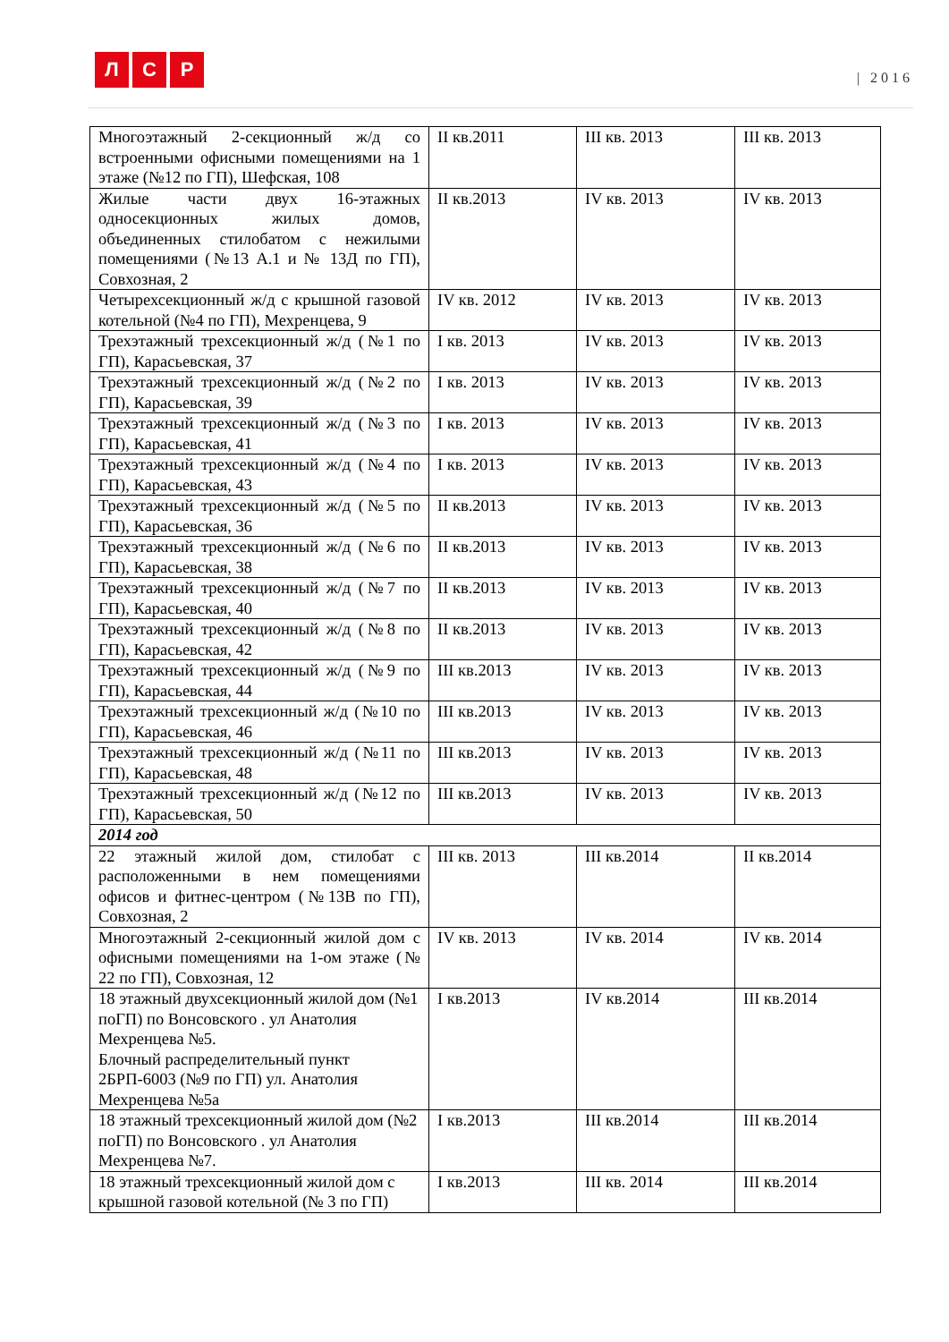Л С Р
| 2016
| Многоэтажный 2-секционный ж/д со встроенными офисными помещениями на 1 этаже (№12 по ГП), Шефская, 108 | II кв.2011 | III кв. 2013 | III кв. 2013 |
| Жилые части двух 16-этажных односекционных жилых домов, объединенных стилобатом с нежилыми помещениями (№13 А.1 и № 13Д по ГП), Совхозная, 2 | II кв.2013 | IV кв. 2013 | IV кв. 2013 |
| Четырехсекционный ж/д с крышной газовой котельной (№4 по ГП), Мехренцева, 9 | IV кв. 2012 | IV кв. 2013 | IV кв. 2013 |
| Трехэтажный трехсекционный ж/д (№1 по ГП), Карасьевская, 37 | I кв. 2013 | IV кв. 2013 | IV кв. 2013 |
| Трехэтажный трехсекционный ж/д (№2 по ГП), Карасьевская, 39 | I кв. 2013 | IV кв. 2013 | IV кв. 2013 |
| Трехэтажный трехсекционный ж/д (№3 по ГП), Карасьевская, 41 | I кв. 2013 | IV кв. 2013 | IV кв. 2013 |
| Трехэтажный трехсекционный ж/д (№4 по ГП), Карасьевская, 43 | I кв. 2013 | IV кв. 2013 | IV кв. 2013 |
| Трехэтажный трехсекционный ж/д (№5 по ГП), Карасьевская, 36 | II кв.2013 | IV кв. 2013 | IV кв. 2013 |
| Трехэтажный трехсекционный ж/д (№6 по ГП), Карасьевская, 38 | II кв.2013 | IV кв. 2013 | IV кв. 2013 |
| Трехэтажный трехсекционный ж/д (№7 по ГП), Карасьевская, 40 | II кв.2013 | IV кв. 2013 | IV кв. 2013 |
| Трехэтажный трехсекционный ж/д (№8 по ГП), Карасьевская, 42 | II кв.2013 | IV кв. 2013 | IV кв. 2013 |
| Трехэтажный трехсекционный ж/д (№9 по ГП), Карасьевская, 44 | III кв.2013 | IV кв. 2013 | IV кв. 2013 |
| Трехэтажный трехсекционный ж/д (№10 по ГП), Карасьевская, 46 | III кв.2013 | IV кв. 2013 | IV кв. 2013 |
| Трехэтажный трехсекционный ж/д (№11 по ГП), Карасьевская, 48 | III кв.2013 | IV кв. 2013 | IV кв. 2013 |
| Трехэтажный трехсекционный ж/д (№12 по ГП), Карасьевская, 50 | III кв.2013 | IV кв. 2013 | IV кв. 2013 |
| 2014 год | | | |
| 22 этажный жилой дом, стилобат с расположенными в нем помещениями офисов и фитнес-центром (№13В по ГП), Совхозная, 2 | III кв. 2013 | III кв.2014 | II кв.2014 |
| Многоэтажный 2-секционный жилой дом с офисными помещениями на 1-ом этаже (№ 22 по ГП), Совхозная, 12 | IV кв. 2013 | IV кв. 2014 | IV кв. 2014 |
| 18 этажный двухсекционный жилой дом (№1 поГП) по Вонсовского . ул Анатолия Мехренцева №5. Блочный распределительный пункт 2БРП-6003 (№9 по ГП) ул. Анатолия Мехренцева №5а | I кв.2013 | IV кв.2014 | III кв.2014 |
| 18 этажный трехсекционный жилой дом (№2 поГП) по Вонсовского . ул Анатолия Мехренцева №7. | I кв.2013 | III кв.2014 | III кв.2014 |
| 18 этажный трехсекционный жилой дом с крышной газовой котельной (№ 3 по ГП) | I кв.2013 | III кв. 2014 | III кв.2014 |